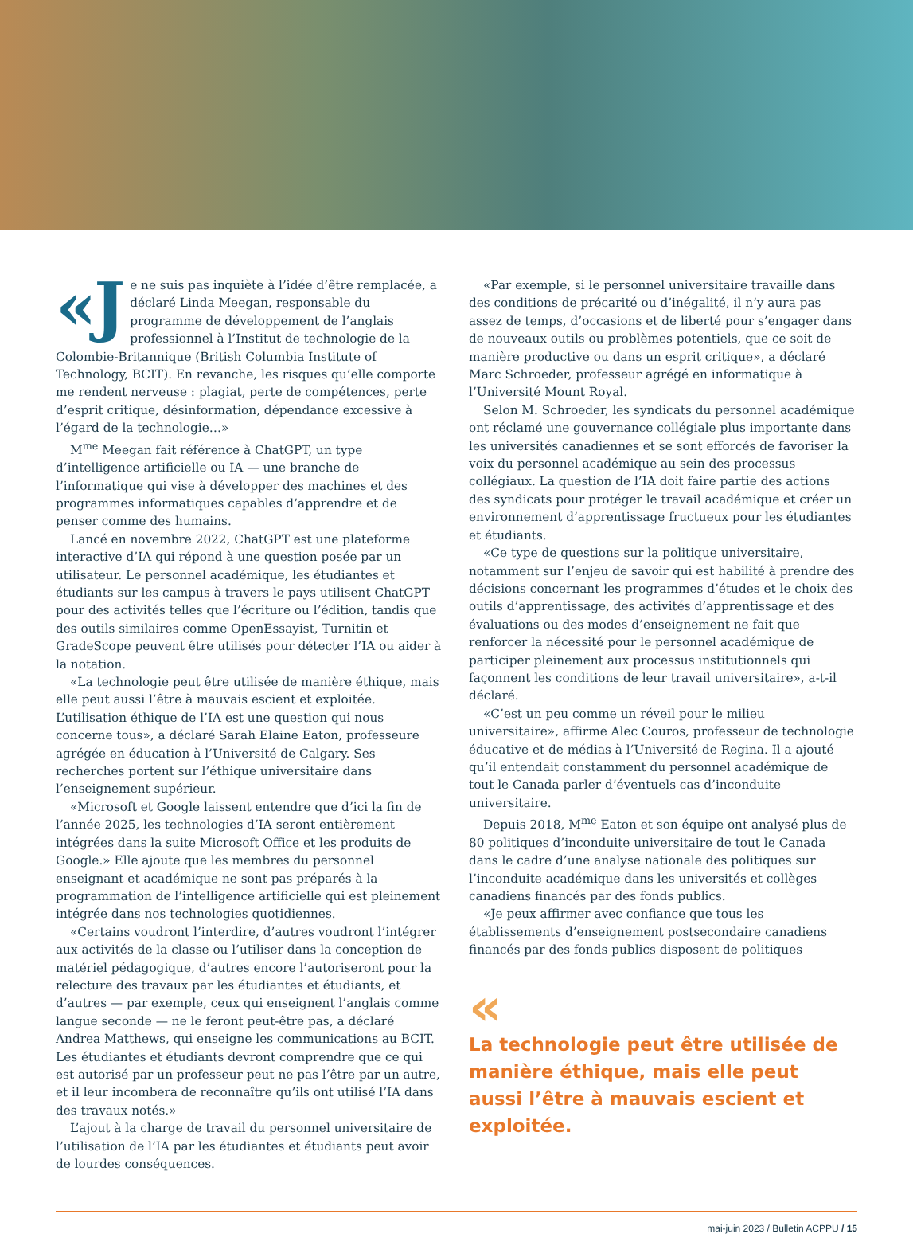«J e ne suis pas inquiète à l’idée d’être remplacée, a déclaré Linda Meegan, responsable du programme de développement de l’anglais professionnel à l’Institut de technologie de la Colombie-Britannique (British Columbia Institute of Technology, BCIT). En revanche, les risques qu’elle comporte me rendent nerveuse : plagiat, perte de compétences, perte d’esprit critique, désinformation, dépendance excessive à l’égard de la technologie…»
M<sup>me</sup> Meegan fait référence à ChatGPT, un type d’intelligence artificielle ou IA — une branche de l’informatique qui vise à développer des machines et des programmes informatiques capables d’apprendre et de penser comme des humains.
Lancé en novembre 2022, ChatGPT est une plateforme interactive d’IA qui répond à une question posée par un utilisateur. Le personnel académique, les étudiantes et étudiants sur les campus à travers le pays utilisent ChatGPT pour des activités telles que l’écriture ou l’édition, tandis que des outils similaires comme OpenEssayist, Turnitin et GradeScope peuvent être utilisés pour détecter l’IA ou aider à la notation.
«La technologie peut être utilisée de manière éthique, mais elle peut aussi l’être à mauvais escient et exploitée. L’utilisation éthique de l’IA est une question qui nous concerne tous», a déclaré Sarah Elaine Eaton, professeure agrégée en éducation à l’Université de Calgary. Ses recherches portent sur l’éthique universitaire dans l’enseignement supérieur.
«Microsoft et Google laissent entendre que d’ici la fin de l’année 2025, les technologies d’IA seront entièrement intégrées dans la suite Microsoft Office et les produits de Google.» Elle ajoute que les membres du personnel enseignant et académique ne sont pas préparés à la programmation de l’intelligence artificielle qui est pleinement intégrée dans nos technologies quotidiennes.
«Certains voudront l’interdire, d’autres voudront l’intégrer aux activités de la classe ou l’utiliser dans la conception de matériel pédagogique, d’autres encore l’autoriseront pour la relecture des travaux par les étudiantes et étudiants, et d’autres — par exemple, ceux qui enseignent l’anglais comme langue seconde — ne le feront peut-être pas, a déclaré Andrea Matthews, qui enseigne les communications au BCIT. Les étudiantes et étudiants devront comprendre que ce qui est autorisé par un professeur peut ne pas l’être par un autre, et il leur incombera de reconnaître qu’ils ont utilisé l’IA dans des travaux notés.»
L’ajout à la charge de travail du personnel universitaire de l’utilisation de l’IA par les étudiantes et étudiants peut avoir de lourdes conséquences.
«Par exemple, si le personnel universitaire travaille dans des conditions de précarité ou d’inégalité, il n’y aura pas assez de temps, d’occasions et de liberté pour s’engager dans de nouveaux outils ou problèmes potentiels, que ce soit de manière productive ou dans un esprit critique», a déclaré Marc Schroeder, professeur agrégé en informatique à l’Université Mount Royal.
Selon M. Schroeder, les syndicats du personnel académique ont réclamé une gouvernance collégiale plus importante dans les universités canadiennes et se sont efforcés de favoriser la voix du personnel académique au sein des processus collégiaux. La question de l’IA doit faire partie des actions des syndicats pour protéger le travail académique et créer un environnement d’apprentissage fructueux pour les étudiantes et étudiants.
«Ce type de questions sur la politique universitaire, notamment sur l’enjeu de savoir qui est habilité à prendre des décisions concernant les programmes d’études et le choix des outils d’apprentissage, des activités d’apprentissage et des évaluations ou des modes d’enseignement ne fait que renforcer la nécessité pour le personnel académique de participer pleinement aux processus institutionnels qui façonnent les conditions de leur travail universitaire», a-t-il déclaré.
«C’est un peu comme un réveil pour le milieu universitaire», affirme Alec Couros, professeur de technologie éducative et de médias à l’Université de Regina. Il a ajouté qu’il entendait constamment du personnel académique de tout le Canada parler d’éventuels cas d’inconduite universitaire.
Depuis 2018, M<sup>me</sup> Eaton et son équipe ont analysé plus de 80 politiques d’inconduite universitaire de tout le Canada dans le cadre d’une analyse nationale des politiques sur l’inconduite académique dans les universités et collèges canadiens financés par des fonds publics.
«Je peux affirmer avec confiance que tous les établissements d’enseignement postsecondaire canadiens financés par des fonds publics disposent de politiques
«
La technologie peut être utilisée de manière éthique, mais elle peut aussi l’être à mauvais escient et exploitée.
mai-juin 2023 / Bulletin ACPPU / 15